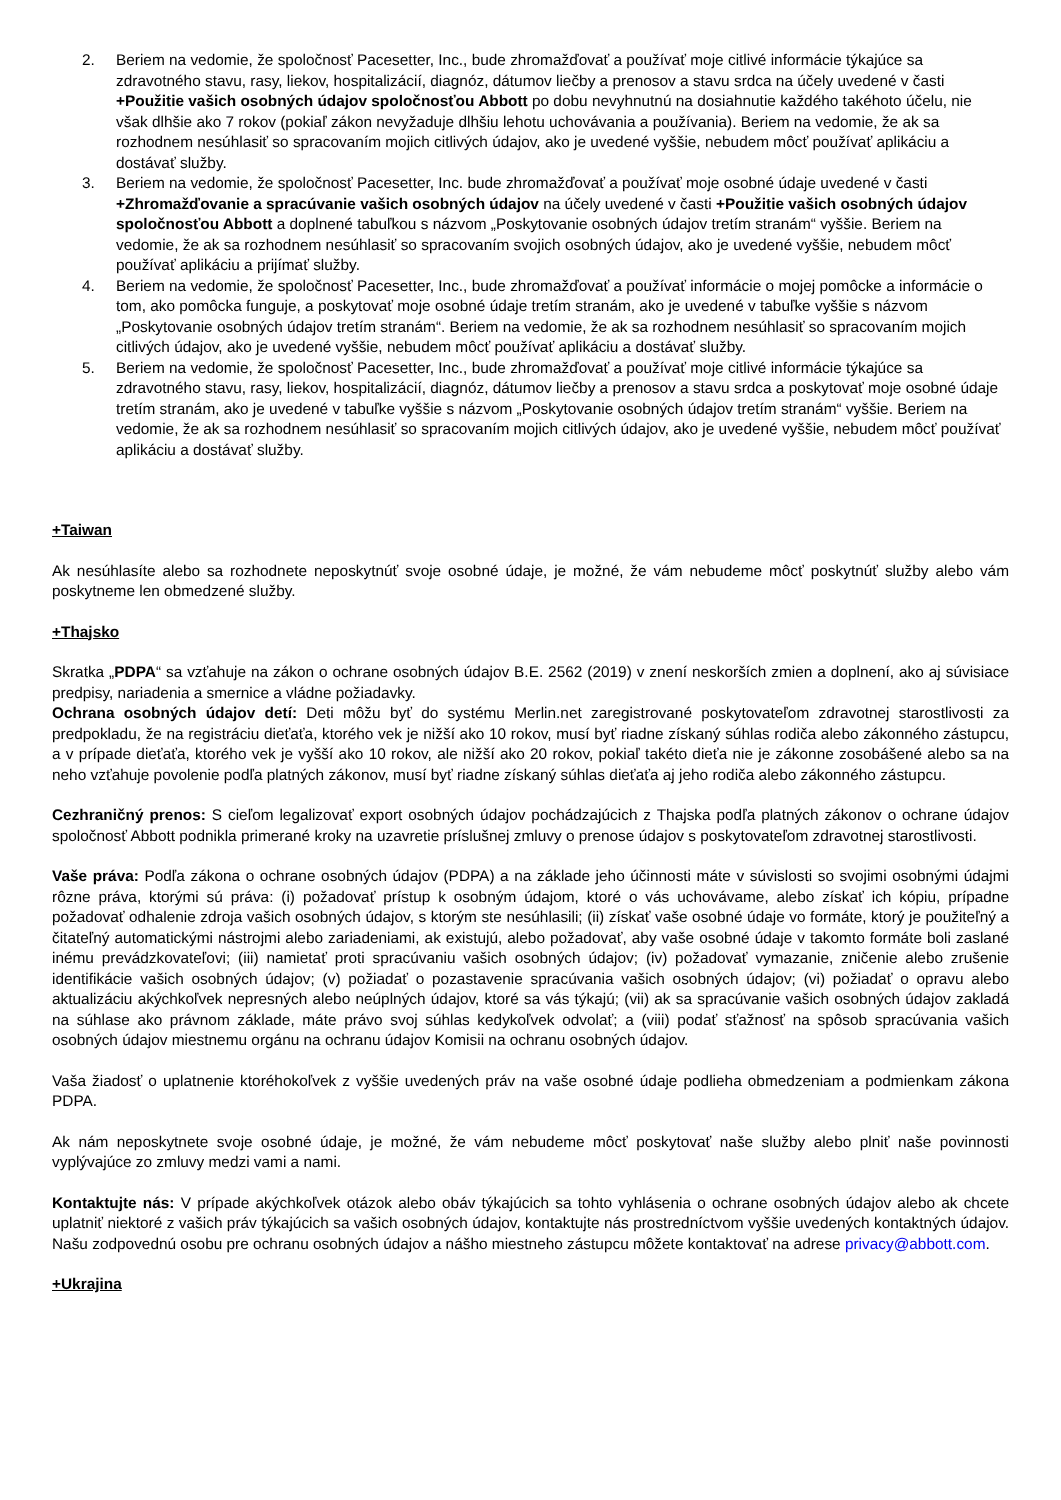2. Beriem na vedomie, že spoločnosť Pacesetter, Inc., bude zhromažďovať a používať moje citlivé informácie týkajúce sa zdravotného stavu, rasy, liekov, hospitalizácií, diagnóz, dátumov liečby a prenosov a stavu srdca na účely uvedené v časti +Použitie vašich osobných údajov spoločnosťou Abbott po dobu nevyhnutnú na dosiahnutie každého takéhoto účelu, nie však dlhšie ako 7 rokov (pokiaľ zákon nevyžaduje dlhšiu lehotu uchovávania a používania). Beriem na vedomie, že ak sa rozhodnem nesúhlasiť so spracovaním mojich citlivých údajov, ako je uvedené vyššie, nebudem môcť používať aplikáciu a dostávať služby.
3. Beriem na vedomie, že spoločnosť Pacesetter, Inc. bude zhromažďovať a používať moje osobné údaje uvedené v časti +Zhromažďovanie a spracúvanie vašich osobných údajov na účely uvedené v časti +Použitie vašich osobných údajov spoločnosťou Abbott a doplnené tabuľkou s názvom „Poskytovanie osobných údajov tretím stranám“ vyššie. Beriem na vedomie, že ak sa rozhodnem nesúhlasiť so spracovaním svojich osobných údajov, ako je uvedené vyššie, nebudem môcť používať aplikáciu a prijímať služby.
4. Beriem na vedomie, že spoločnosť Pacesetter, Inc., bude zhromažďovať a používať informácie o mojej pomôcke a informácie o tom, ako pomôcka funguje, a poskytovať moje osobné údaje tretím stranám, ako je uvedené v tabuľke vyššie s názvom „Poskytovanie osobných údajov tretím stranám“. Beriem na vedomie, že ak sa rozhodnem nesúhlasiť so spracovaním mojich citlivých údajov, ako je uvedené vyššie, nebudem môcť používať aplikáciu a dostávať služby.
5. Beriem na vedomie, že spoločnosť Pacesetter, Inc., bude zhromažďovať a používať moje citlivé informácie týkajúce sa zdravotného stavu, rasy, liekov, hospitalizácií, diagnóz, dátumov liečby a prenosov a stavu srdca a poskytovať moje osobné údaje tretím stranám, ako je uvedené v tabuľke vyššie s názvom „Poskytovanie osobných údajov tretím stranám“ vyššie. Beriem na vedomie, že ak sa rozhodnem nesúhlasiť so spracovaním mojich citlivých údajov, ako je uvedené vyššie, nebudem môcť používať aplikáciu a dostávať služby.
+Taiwan
Ak nesúhlasíte alebo sa rozhodnete neposkytnúť svoje osobné údaje, je možné, že vám nebudeme môcť poskytnúť služby alebo vám poskytneme len obmedzené služby.
+Thajsko
Skratka „PDPA“ sa vzťahuje na zákon o ochrane osobných údajov B.E. 2562 (2019) v znení neskorších zmien a doplnení, ako aj súvisiace predpisy, nariadenia a smernice a vládne požiadavky.
Ochrana osobných údajov detí: Deti môžu byť do systému Merlin.net zaregistrované poskytovateľom zdravotnej starostlivosti za predpokladu, že na registráciu dieťaťa, ktorého vek je nižší ako 10 rokov, musí byť riadne získaný súhlas rodiča alebo zákonného zástupcu, a v prípade dieťaťa, ktorého vek je vyšší ako 10 rokov, ale nižší ako 20 rokov, pokiaľ takéto dieťa nie je zákonne zosobášené alebo sa na neho vzťahuje povolenie podľa platných zákonov, musí byť riadne získaný súhlas dieťaťa aj jeho rodiča alebo zákonného zástupcu.
Cezhraničný prenos: S cieľom legalizovať export osobných údajov pochádzajúcich z Thajska podľa platných zákonov o ochrane údajov spoločnosť Abbott podnikla primerané kroky na uzavretie príslušnej zmluvy o prenose údajov s poskytovateľom zdravotnej starostlivosti.
Vaše práva: Podľa zákona o ochrane osobných údajov (PDPA) a na základe jeho účinnosti máte v súvislosti so svojimi osobnými údajmi rôzne práva, ktorými sú práva: (i) požadovať prístup k osobným údajom, ktoré o vás uchovávame, alebo získať ich kópiu, prípadne požadovať odhalenie zdroja vašich osobných údajov, s ktorým ste nesúhlasili; (ii) získať vaše osobné údaje vo formáte, ktorý je použiteľný a čitateľný automatickými nástrojmi alebo zariadeniami, ak existujú, alebo požadovať, aby vaše osobné údaje v takomto formáte boli zaslané inému prevádzkovateľovi; (iii) namietať proti spracúvaniu vašich osobných údajov; (iv) požadovať vymazanie, zničenie alebo zrušenie identifikácie vašich osobných údajov; (v) požiadať o pozastavenie spracúvania vašich osobných údajov; (vi) požiadať o opravu alebo aktualizáciu akýchkoľvek nepresných alebo neúplných údajov, ktoré sa vás týkajú; (vii) ak sa spracúvanie vašich osobných údajov zakladá na súhlase ako právnom základe, máte právo svoj súhlas kedykoľvek odvolať; a (viii) podať sťažnosť na spôsob spracúvania vašich osobných údajov miestnemu orgánu na ochranu údajov Komisii na ochranu osobných údajov.
Vaša žiadosť o uplatnenie ktoréhokoľvek z vyššie uvedených práv na vaše osobné údaje podlieha obmedzeniam a podmienkam zákona PDPA.
Ak nám neposkytnete svoje osobné údaje, je možné, že vám nebudeme môcť poskytovať naše služby alebo plniť naše povinnosti vyplývajúce zo zmluvy medzi vami a nami.
Kontaktujte nás: V prípade akýchkoľvek otázok alebo obáv týkajúcich sa tohto vyhlásenia o ochrane osobných údajov alebo ak chcete uplatniť niektoré z vašich práv týkajúcich sa vašich osobných údajov, kontaktujte nás prostredníctvom vyššie uvedených kontaktných údajov. Našu zodpovednú osobu pre ochranu osobných údajov a nášho miestneho zástupcu môžete kontaktovať na adrese privacy@abbott.com.
+Ukrajina